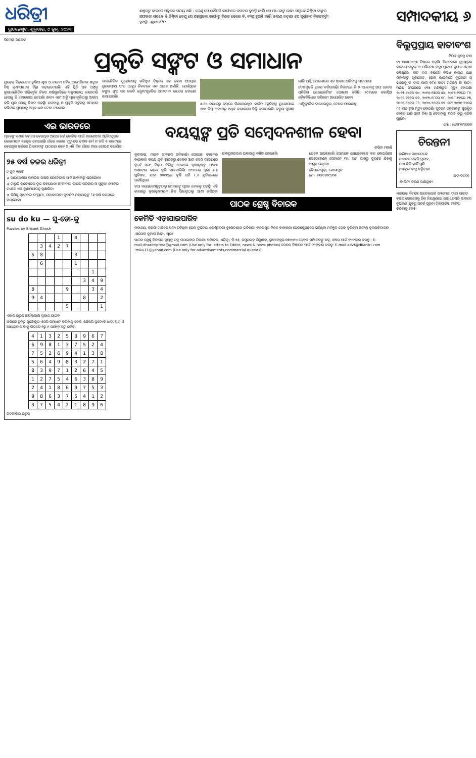ଧରିତ୍ରୀ
ଭୁବନେଶ୍ୱର, ଶୁକ୍ରବାର, ୯ ଜୁନ୍, ୨୦୨୩
ଈଶ୍ୱରଙ୍କ ହାତରେ ସବୁତକ ସମୟ ଅଛି - ତେଣୁ ସେ କୌଣସି କାର୍ଯ୍ୟରେ ତରବର ହୁଅନ୍ତି ନାହିଁ। ସେ ମଧ୍ୟ ତାଙ୍କ ଲକ୍ଷ୍ୟ ସମ୍ବନ୍ଧେ ନିଶ୍ଚିତ। ତାଙ୍କର ସଫଳତା ସମ୍ବନ୍ଧେ ବି ନିଶ୍ଚିତ। ତେଣୁ ସେ ସହସ୍ରବାର କାର୍ଯ୍ୟରୁ ବିରତ ହେଲେ ବି, ବ୍ୟସ୍ତ ହୁଅନ୍ତି ନାହିଁ। କାରଣ ତଦ୍ୱାରା ସେ ପୂର୍ଣ୍ଣତାର ନିକଟବର୍ତ୍ତୀ ହୁଅନ୍ତି। -ଶ୍ରୀଅରବିନ୍ଦ
ସମ୍ପାଦକୀୟ ୬
ସିମୋନ ଜାଡେକ
ପ୍ରକୃତି ସଙ୍କଟ ଓ ସମାଧାନ
ୟୁକ୍ରେନ୍ ବିରୋଧରେ ରୁଷିଆ ଯୁଦ୍ଧ ଓ ଚାଇନା ସହିତ ଆମେରିକାର ଶତ୍ରୁତା ବିଶ୍ୱ ଦୃଶ୍ୟପଟରେ ଚିନ୍ତା ବଢ଼ାଇଦେଇଛି। ଏହି ସ୍ଥିତି ସହ ସମ୍ପୃକ୍ତ ଭୂରାଜନୈତିକ ପରିବର୍ତ୍ତନ ନିକଟ ବର୍ଷଗୁଡ଼ିକରେ ବହୁପକ୍ଷୀୟ ଭାଗୀଦାରି ଧାରାକୁ ବି ବୋହଲାଇ ଦେଇଛି। ଖାଦ୍ୟ ଏବଂ ଶକ୍ତି ମୂଲ୍ୟବୃଦ୍ଧିଠାରୁ ଆରମ୍ଭ କରି ଯୁଦ୍ଧ ଯୋଗୁ ବିପଦ ବଢ଼ୁଛି। ଜଳବାୟୁ ଓ ପ୍ରକୃତି ସଙ୍କଟକୁ ସମାଧାନ କରିବାର ପ୍ରୟାସକୁ ଅଧିକ ଧ୍ୟାନ ଦେବା ଦରକାର।
ରାଜନୈତିକ ଯୁଯୋଗସବୁ ରହିଥିବା ବିଶ୍ୱରେ ଏହା ହେବା ଅସମ୍ଭବ। ୟୁରୋପୀୟ ସଂଘ (ଇୟୁ) ନିକଟରେ ଏକ ଆଇନ ଆଣିଛି, ଯେଉଁଥିରେ ଜଙ୍ଗଲ ଧ୍ୱଂସ ସହ ଜଡ଼ିତ ଉତ୍ପାଦଗୁଡ଼ିକର ଆମଦାନୀ ଉପରେ କଟକଣା ଲଗାଯାଇଛି।
୫-୧୦ ଡଲାରରୁ କମ୍‌ରେ କିଣାଯାଉଥିବା କାର୍ବନ କ୍ରେଡିଟ୍‌କୁ ୟୁରୋପରେ ୧୦୦ କିମ୍ବା ଏହାଠାରୁ ଅଧିକ ଡଲାରରେ ବିକ୍ରି କରାଯାଉଛି। ଜଙ୍ଗଲ ସୁରକ୍ଷା ଲାଗି ପାଣ୍ଠି ଯୋଗାଣରେ ଏକ ଆଇନ ଆଣିବାକୁ ପଦକ୍ଷେପ।
ଦେଶଗୁଡ଼ିକ ଗ୍ରହଣ କରିପାରନ୍ତି। ନିକଟରେ ଜି ୭ 'ଆଲାଏନ୍ସ ଅଫ୍ ନେଚର ପଜିଟିଭ ଇକୋନୋମିଜ' ଘୋଷଣା କରିଛି। ୨୦୨୪ରେ କଲମ୍ବିଆ ଜୈବବିବିଧତା ସମ୍ମିଳନୀ ଆୟୋଜିତ ହେବ।
-ଏକ୍ସିକ୍ୟୁଟିଭ ଡାଇରେକ୍ଟର, ନେଚର ଫାଇନାନ୍ସ
ଏଇ ଭାରତରେ
ମୃତକଙ୍କ ଦଶାହ କର୍ମରେ ହେଉଥିବା ଅଯଥା ଖର୍ଚ୍ଚ ରୋକିବା ପାଇଁ ବାରାଣସୀର ଓ୍ୱାଜିଦପୁରର ଲୋକମାନେ ଏକଜୁଟ ହୋଇଛନ୍ତି। ଗାଁରେ କାହାର ମୃତ୍ୟୁରେ ଦଶାହ କର୍ମ ନ କରି ଏ ବାବଦରେ ହେଉଥିବା ଖର୍ଚ୍ଚରେ ପିଲାମାନଙ୍କ ପାଠପଢ଼ା ହେବ ଓ ଏହି ଦିନ ଗାଁରେ ଚାରା ରୋପଣ କରାଯିବ।
୨୫ ବର୍ଷ ତଳର ଧରିତ୍ରୀ
୯ ଜୁନ୍ ୧୯୯୮
➲ ନାଇଜେରିଆ ସାମରିକ ଶାସକ ଜେନେରାଲ ସାନି ଆବାଚାଙ୍କ ପରଲୋକ।
➲ ମାରୁତି ଉଦ୍ୟୋଗର ଦୁଇ ସହଯୋଗୀ ଅଂଶୀଦାର ଭାରତ ସରକାର ଓ ସୁଜୁକୀ ମୋଟର ମଧ୍ୟରେ ଏକ ବୁଝାମଣାପତ୍ର ସ୍ୱାକ୍ଷରିତ।
➲ ବିଶିଷ୍ଟ ସ୍ୱାଧୀନତା ସଂଗ୍ରାମୀ, ସମାଜସେବୀ ସୁଦର୍ଶନ ମହାପାତ୍ରଙ୍କ ୮୫ ବର୍ଷ ବୟସରେ ପରଲୋକ।
su do ku — ସୁ-ଡୋ-କୁ
Puzzles by Srikant Ghosh
| | | | 1 | | 4 | | | |
| | 3 | 4 | 2 | 7 | | | | |
| 5 | 8 | | | | 3 | | | |
| | 6 | | | | 1 | | | |
| | | | | | | | 1 | |
| | | | | | | 3 | 4 | 9 |
| 8 | | | | 9 | | | 3 | 4 |
| 9 | 4 | | | | | 8 | | 2 |
| | | | | 5 | | | | 1 |
ଏହାର ଉତ୍ତର ଆସନ୍ତାକାଲି ପ୍ରକାଶ ପାଇବ
ଉପରେ ପ୍ରଦତ୍ତ ସୁଡୋକୁର ଏପରି ସମାଧାନ କରିବାକୁ ହେବ, ଯେପରି ପ୍ରତ୍ୟେକ ଧାଡ଼ି, ସ୍ତମ୍ଭ ଓ ଆୟତାକାର ବାକ୍ସ ଭିତରେ ୧ରୁ ୯ ପର୍ଯ୍ୟନ୍ତ ଅଙ୍କ ରହିବ।
| 4 | 1 | 3 | 2 | 5 | 8 | 9 | 6 | 7 |
| 6 | 9 | 8 | 1 | 3 | 7 | 5 | 2 | 4 |
| 7 | 5 | 2 | 6 | 9 | 4 | 1 | 3 | 8 |
| 5 | 6 | 4 | 9 | 8 | 3 | 2 | 7 | 1 |
| 8 | 3 | 9 | 7 | 1 | 2 | 6 | 4 | 5 |
| 1 | 2 | 7 | 5 | 4 | 6 | 3 | 8 | 9 |
| 2 | 4 | 1 | 8 | 6 | 9 | 7 | 5 | 3 |
| 9 | 8 | 6 | 3 | 7 | 5 | 4 | 1 | 2 |
| 3 | 7 | 5 | 4 | 2 | 1 | 8 | 9 | 6 |
ଗତକାଲିର ଉତ୍ତର
ବୟସ୍କଙ୍କ ପ୍ରତି ସମ୍ବେଦନଶୀଳ ହେବା
ଈପ୍ସିତା ମହାନ୍ତି
ବୃଦ୍ଧାବସ୍ଥା, ମାନବ ଜୀବନର ଅନିବାର୍ଯ୍ୟ ସୋପାନ। ଜୀବନର ହାରାହାରି ବୟସ ବୃଦ୍ଧି କାରଣରୁ କେବଳ ଆମ ଦେଶ ଭାରତରେ ନୁହେଁ ବରଂ ବିଶ୍ୱର ବିଭିନ୍ନ ଦେଶରେ ବୃଦ୍ଧାବୃଦ୍ଧଙ୍କ ସଂଖ୍ୟା ଆଶାତୀତ ଭାବେ ବୃଦ୍ଧି ପାଇଚାଲିଛି। ୧୯୬୧ରେ ଥିଲା ୫.୬ ପ୍ରତିଶତ, ଯାହା ୨୦୧୧ରେ ବୃଦ୍ଧି ଘଟି ୮.୬ ପ୍ରତିଶତରେ ପହଞ୍ଚିଥିଲା।
ତଥା ବୟୋଜ୍ୟେଷ୍ଠଙ୍କଠାରୁ ସେମାନଙ୍କୁ ପୃଥକ ହେବାକୁ ପଡ଼ୁଛି। ଏହି କାରଣରୁ ବୃଦ୍ଧାବୃଦ୍ଧମାନେ ନିଜ ପିଲାଙ୍କଠାରୁ ଆଶା କରିଥିବା ଭାବପ୍ରବଣତାର ସାହାରାରୁ ବଞ୍ଚିତ ହେଉଛନ୍ତି।
ତେବେ ଆସନ୍ତାକାଲି ସେମାନେ ଯେତେବେଳେ ବଡ଼ ହୋଇଯିବେ ସେତେବେଳେ ସେମାନେ ମଧ୍ୟ ଆମ ପାଖରୁ ଦୂରରେ ଯିବାକୁ ଆଗ୍ରହ ରଖିବେ।
ବୈପାରୀଗୁଡ଼ା, କୋରାପୁଟ
ମୋ- ୬୩୭୦୬୭୯୪୦୫
ପାଠକ ଶ୍ରେଷ୍ଠ ବିଚାରକ
କେମିତି ଏଡ଼ାଯାଇପାରିବ
ମହାଶୟ, ଓଡ଼ିଶା ମାଟିରେ ସଦ୍ୟ ଘଟିଥିବା ରେଳ ଦୁର୍ଘଟଣା ଲେଖିଦେଲା ଦୁଃଖଦାୟକ ଇତିହାସ। ବାଲେଶ୍ୱର ନିକଟ ବାହାନଗା ରେଳଷ୍ଟେସନରେ ଘଟିଥିବା ମର୍ମନ୍ତୁଦ ରେଳ ଦୁର୍ଘଟଣା ଅତ୍ୟନ୍ତ ହୃଦୟବିଦାରକ।
-ଅଶୋକ କୁମାର ଆଢ଼୍ୟ, ପୁରୀ
ପାଠକ ଶ୍ରେଷ୍ଠ ବିଚାରକ ସ୍ତମ୍ଭକୁ ପତ୍ର ପଠାଇବାର ଠିକଣା: ସମ୍ପାଦକ, ଧରିତ୍ରୀ, ବି-୨୫, ରସୁଲଗଡ଼ ଶିଳ୍ପାଞ୍ଚଳ, ଭୁବନେଶ୍ୱର-୭୫୧୦୧୦ କେବଳ ସମ୍ପାଦକଙ୍କୁ ପତ୍ର, ଖବର ପାଇଁ ବ୍ୟବହାର କରନ୍ତୁ : E-mail:dharitripress@gmail.com (Use only for letters to Editor, news & news photos) କେବଳ ବିଜ୍ଞାପନ ପାଇଁ ବ୍ୟବହାର କରନ୍ତୁ: E-mail:advt@dharitri.com :miku11@yahoo.com (Use only for advertisements,commercial queries)
ବିଲୁପ୍ତପ୍ରାୟ ହାତୀବଂଶ
ବିମଳ ପ୍ରସନ୍ନ ଦାସ
ତା ୧୪।୩।୨୦୨୩ ରିଖରେ ଓଡ଼ିଶା ବିଧାନସଭା ପ୍ରଶ୍ନୋତ୍ତର କାଳରେ ଜଙ୍ଗଲ ଓ ପରିବେଶ ମନ୍ତ୍ରୀ ପ୍ରଦୀପ କୁମାର ଅମାତ କହିଥିଲେ, ଗତ ଦଶ ବର୍ଷରେ ବିବିଧ କାରଣ ଯଥା ଶିକାରୀଙ୍କ ଗୁଳିଚୋଟ, ରେଳ ଲାଇନରେ ଦୁର୍ଘଟଣା ଓ ଇଲେକ୍ଟ୍ରିକ ତାର ଲାଗି ୭୮୪ ହାତୀ ମରିଛନ୍ତି ଓ ହାତୀ-ମଣିଷ ସଂଘର୍ଷରେ ୯୨୫ ମଣିଷଙ୍କର ମୃତ୍ୟୁ ହୋଇଛି। ୨୦୧୩-୧୪ରେ ୭୦, ୨୦୧୪-୧୫ରେ ୫୪, ୨୦୧୫-୧୬ରେ ୮୬, ୨୦୧୬-୧୭ରେ ୭୬, ୨୦୧୭-୧୮ରେ ୭୮, ୨୦୧୮-୧୯ରେ ୯୩, ୨୦୧୯-୨୦ରେ ୮୨, ୨୦୨୦-୨୧ରେ ୭୭ ଏବଂ ୨୦୨୧-୨୨ରେ ୮୬ ହାତୀଙ୍କର ମୃତ୍ୟୁ ହୋଇଛି। ସୁତରାଂ ଗଜରାଜଙ୍କ ସୁରକ୍ଷିତ ଜୀବନ ଆଜି ଆମ ଚିନ୍ତା ଓ ଚେତନାକୁ ସ୍ପନ୍ଦିତ କରୁ ଏତିକି ପ୍ରାର୍ଥନା।
ମୋ : ୯୪୩୮୧୮୬୬୬୬
ଚିରନ୍ତନୀ
ଚାଲିଥାଏ ସାଥୀମେଳେ
ଜୀବନର ତଡ଼ିତ ପ୍ରବାହ,
ଯାଏ ନିଭି କାହିଁ ପୁଣି
ମଧ୍ୟାହ୍ନର ତୀବ୍ର ବହ୍ନିଦାହ।
(ଜଡ଼-ଦର୍ଶନ)
-କାଳିନ୍ଦୀ ଚରଣ ପାଣିଗ୍ରାହୀ
ଏଡ଼ାଇବା ନିମନ୍ତେ ସାଟେଲାଇଟ କ୍ୟାମେରା ଦ୍ୱାରା ଭାରତ ବର୍ଷର ରେଲୱେକୁ ନିଜ ନିୟନ୍ତ୍ରଣରେ ରଖି ଯେପରି ଭାବରେ ଦୁର୍ଘଟଣା ପୂର୍ବରୁ ସତର୍କ ସୂଚନା ମିଳିପାରିବ ବ୍ୟବସ୍ଥା କରିବାକୁ ହେବ।